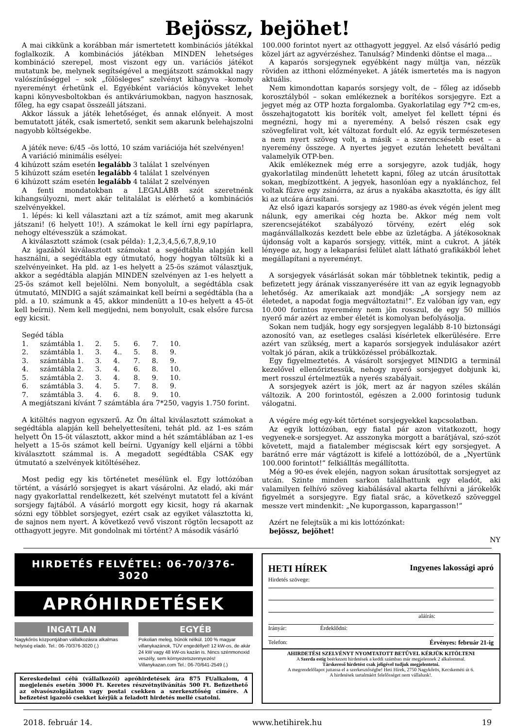Bejössz, bejöhet!
A mai cikkünk a korábban már ismertetett kombinációs játékkal foglalkozik. A kombinációs játékban MINDEN lehetséges kombináció szerepel, most viszont egy un. variációs játékot mutatunk be, melynek segítségével a megjátszott számokkal nagy valószínűséggel – sok „fölösleges” szelvényt kihagyva –komoly nyereményt érhetünk el. Egyébként variációs könyveket lehet kapni könyvesboltokban és antikváriumokban, nagyon hasznosak, főleg, ha egy csapat összeáll játszani.
Akkor lássuk a játék lehetőséget, és annak előnyeit. A most bemutatott játék, csak ismertető, senkit sem akarunk belehajszolni nagyobb költségekbe.
A játék neve: 6/45 –ös lottó, 10 szám variációja hét szelvényen!
A variáció minimális esélyei:
4 kihúzott szám esetén legalább 3 találat 1 szelvényen
5 kihúzott szám esetén legalább 4 találat 1 szelvényen
6 kihúzott szám esetén legalább 4 találat 2 szelvényen
A fenti mondatokban a LEGALÁBB szót szeretnénk kihangsúlyozni, mert akár telitalálat is elérhető a kombinációs szelvényekkel.
1. lépés: ki kell választani azt a tíz számot, amit meg akarunk játszani! (6 helyett 10!). A számokat le kell írni egy papírlapra, nehogy eltévesszük a számokat.
A kiválasztott számok (csak példa): 1,2,3,4,5,6,7,8,9,10
Az igazából kiválasztott számokat a segédtábla alapján kell használni, a segédtábla egy útmutató, hogy hogyan töltsük ki a szelvényeinket. Ha pld. az 1-es helyett a 25-ös számot választjuk, akkor a segédtábla alapján MINDEN szelvényen az 1-es helyett a 25-ös számot kell bejelölni. Nem bonyolult, a segédtábla csak útmutató, MINDIG a saját számainkat kell beírni a segédtábla (ha a pld. a 10. számunk a 45, akkor mindenütt a 10-es helyett a 45-öt kell beírni). Nem kell megijedni, nem bonyolult, csak elsőre furcsa egy kicsit.
Segéd tábla
| 1. | számtábla 1. | 2. | 5. | 6. | 7. | 10. |
| 2. | számtábla 1. | 3. | 4.. | 5. | 8. | 9. |
| 3. | számtábla 1. | 3. | 4. | 7. | 8. | 9. |
| 4. | számtábla 2. | 3. | 4. | 6. | 8. | 10. |
| 5. | számtábla 2. | 3. | 4. | 8. | 9. | 10. |
| 6. | számtábla 3. | 4. | 5. | 7. | 8. | 9. |
| 7. | számtábla 3. | 4. | 6. | 8. | 9. | 10. |
A megjátszani kívánt 7 számtábla ára 7*250, vagyis 1.750 forint.
A kitöltés nagyon egyszerű. Az Ön által kiválasztott számokat a segédtábla alapján kell behelyettesíteni, tehát pld. az 1-es szám helyett Ön 15-öt választott, akkor mind a hét számtáblában az 1-es helyett a 15-ös számot kell beírni. Ugyanígy kell eljárni a többi kiválasztott számmal is. A megadott segédtábla CSAK egy útmutató a szelvények kitöltéséhez.
Most pedig egy kis történetet mesélünk el. Egy lottózóban történt, a vásárló sorsjegyet is akart vásárolni. Az eladó, aki már nagy gyakorlattal rendelkezett, két szelvényt mutatott fel a kívánt sorsjegy fajtából. A vásárló morgott egy kicsit, hogy rá akarnak sózni egy többlet sorsjegyet, ezért csak az egyiket választotta ki, de sajnos nem nyert. A következő vevő viszont rögtön lecsapott az otthagyott jegyre. Mit gondolnak mi történt? A második vásárló
100.000 forintot nyert az otthagyott jeggyel. Az első vásárló pedig közel járt az agyvérzéshez. Tanulság? Mindenki döntse el maga...
A kaparós sorsjegynek egyébként nagy múltja van, nézzük röviden az itthoni előzményeket. A játék ismertetés ma is nagyon aktuális.
Nem kimondottan kaparós sorsjegy volt, de – főleg az idősebb korosztályból – sokan emlékeznek a borítékos sorsjegyre. Ezt a jegyet még az OTP hozta forgalomba. Gyakorlatilag egy 7*2 cm-es, összehajtogatott kis boríték volt, amelyet fel kellett tépni és megnézni, hogy mi a nyeremény. A belső részen csak egy szövegfelirat volt, két változat fordult elő. Az egyik természetesen a nem nyert szöveg volt, a másik – a szerencsésebb eset – a nyeremény összege. A nyertes jegyet ezután lehetett beváltani valamelyik OTP-ben.
Akik emlékeznek még erre a sorsjegyre, azok tudják, hogy gyakorlatilag mindenütt lehetett kapni, főleg az utcán árusítottak sokan, megbízottként. A jegyek, hasonlóan egy a nyaklánchoz, fel voltak fűzve egy zsinórra, az árus a nyakába akasztotta, és így állt ki az utcára árusítani.
Az első igazi kaparós sorsjegy az 1980-as évek végén jelent meg nálunk, egy amerikai cég hozta be. Akkor még nem volt szerencsejátékot szabályozó törvény, ezért elég sok magánvállalkozás kezdett bele ebbe az üzletágba. A játékosoknak újdonság volt a kaparós sorsjegy, vitték, mint a cukrot. A játék lényege az, hogy a lekaparási felület alatt látható grafikákból lehet megállapítani a nyereményt.
A sorsjegyek vásárlását sokan már többletnek tekintik, pedig a befizetett jegy árának visszanyerésére itt van az egyik legnagyobb lehetőség. Az amerikaiak azt mondják: „A sorsjegy nem az életedet, a napodat fogja megváltoztatni!”. Ez valóban így van, egy 10.000 forintos nyeremény nem jön rosszul, de egy 50 milliós nyerő már azért az ember életét is komolyan befolyásolja.
Sokan nem tudják, hogy egy sorsjegyen legalább 8-10 biztonsági azonosító van, az esetleges csalási kísérletek elkerülésére. Erre azért van szükség, mert a kaparós sorsjegyek indulásakor azért voltak jó páran, akik a trükközéssel próbálkoztak.
Egy figyelmeztetés. A vásárolt sorsjegyet MINDIG a terminál kezelővel ellenőriztessük, nehogy nyerő sorsjegyet dobjunk ki, mert rosszul értelmeztük a nyerés szabályait.
A sorsjegyek azért is jók, mert az ár nagyon széles skálán változik. A 200 forintostól, egészen a 2.000 forintosig tudunk válogatni.
A végére még egy-két történet sorsjegyekkel kapcsolatban.
Az egyik lottózóban, egy fiatal pár azon vitatkozott, hogy vegyenek-e sorsjegyet. Az asszonyka morgott a barátjával, szó-szót követett, majd a fiatalember mégiscsak kért egy sorsjegyet. A barátnő erre már vágtázott is kifelé a lottózóból, de a „Nyertünk 100.000 forintot!” felkiálltás megállította.
Még a 90-es évek elején, nagyon sokan árusítottak sorsjegyet az utcán. Szinte minden sarkon találhattunk egy eladót, aki valamilyen felhívó szöveg kiabálásával akarta felhívni a járókelők figyelmét a sorsjegyre. Egy fiatal srác, a következő szöveggel messze vert mindenkit: „Ne kuporgasson, kapargasson!”
Azért ne felejtsük a mi kis lottózónkat:
bejössz, bejöhet!
NY
HIRDETÉS FELVÉTEL: 06-70/376-3020
APRÓHIRDETÉSEK
INGATLAN
Nagykőrös központjában vállalkozásra alkalmas helyiség eladó. Tel.: 06-70/376-3020 (.)
EGYÉB
Pokolian meleg, bűnök nélkül. 100 % magyar villanykazánok, TÜV engedéllyel! 12 kW-os, de akár 24 kW vagy 48 kW-os kazán is. Nincs szénmonoxid veszély, sem környezetszennyezés! Villanykazan.com Tel.: 06-70/641-2549 (.)
Kereskedelmi célú (vállalkozói) apróhirdetések ára 875 Ft/alkalom, 4 megjelenés esetén 3000 Ft. Keretes részvétnyilvánítás 500 Ft. Befizethető az olvasószolgálaton vagy postai csekken a szerkesztőség címére. A befizetést igazoló csekket kérjük a feladott hirdetés mellé csatolni.
HETI HÍREK Ingyenes lakossági apró
Hirdetés szövege:
aláírás:
Irányár: Érdeklődni:
Telefon: Érvényes: február 21-ig
AHIRDETÉSI SZELVÉNYT NYOMTATOTT BETŰVEL KÉRJÜK KITÖLTENI
A Szerda estig beérkezett hirdetések a keddi számban már megjelennek 2 alkalommal.
Társkereső hirdetést csak jeligével tudjuk megjelentetni.
A megrendelőlapot juttassa el a szerkesztőségbe! Heti Hírek, 2750 Nagykőrös, Kecskeméti út 6.
A hirdetések tartalmáért felelősséget nem vállalunk!.
2018. február 14. www.hetihirek.hu 19